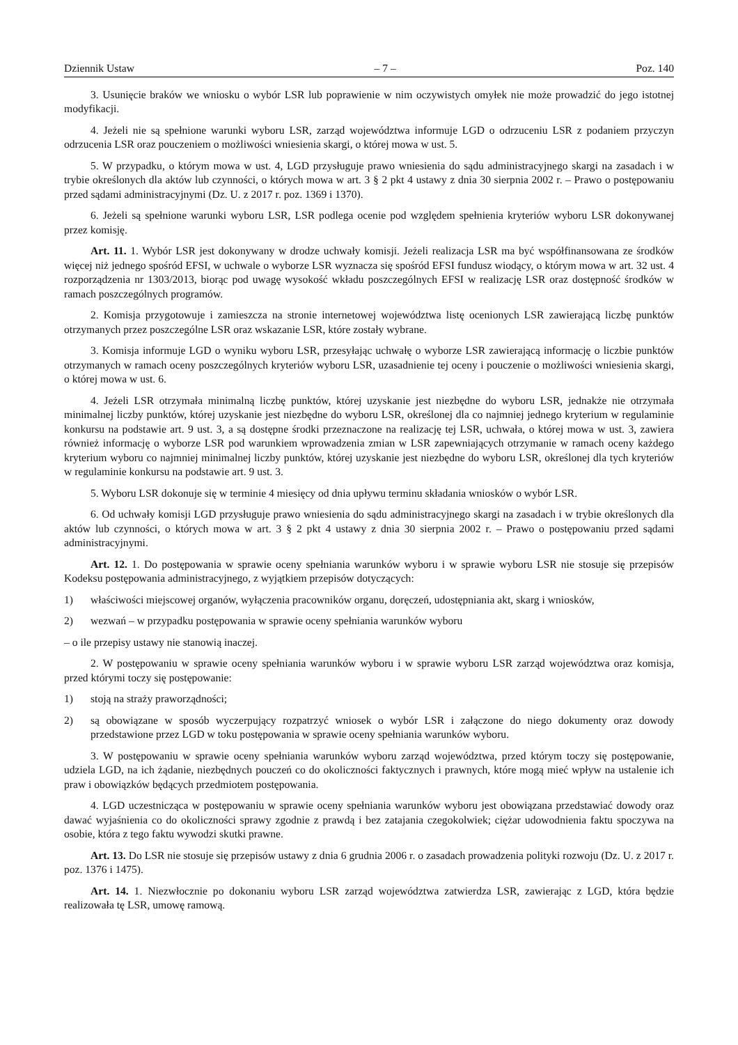Dziennik Ustaw – 7 – Poz. 140
3. Usunięcie braków we wniosku o wybór LSR lub poprawienie w nim oczywistych omyłek nie może prowadzić do jego istotnej modyfikacji.
4. Jeżeli nie są spełnione warunki wyboru LSR, zarząd województwa informuje LGD o odrzuceniu LSR z podaniem przyczyn odrzucenia LSR oraz pouczeniem o możliwości wniesienia skargi, o której mowa w ust. 5.
5. W przypadku, o którym mowa w ust. 4, LGD przysługuje prawo wniesienia do sądu administracyjnego skargi na zasadach i w trybie określonych dla aktów lub czynności, o których mowa w art. 3 § 2 pkt 4 ustawy z dnia 30 sierpnia 2002 r. – Prawo o postępowaniu przed sądami administracyjnymi (Dz. U. z 2017 r. poz. 1369 i 1370).
6. Jeżeli są spełnione warunki wyboru LSR, LSR podlega ocenie pod względem spełnienia kryteriów wyboru LSR dokonywanej przez komisję.
Art. 11. 1. Wybór LSR jest dokonywany w drodze uchwały komisji. Jeżeli realizacja LSR ma być współfinansowana ze środków więcej niż jednego spośród EFSI, w uchwale o wyborze LSR wyznacza się spośród EFSI fundusz wiodący, o którym mowa w art. 32 ust. 4 rozporządzenia nr 1303/2013, biorąc pod uwagę wysokość wkładu poszczególnych EFSI w realizację LSR oraz dostępność środków w ramach poszczególnych programów.
2. Komisja przygotowuje i zamieszcza na stronie internetowej województwa listę ocenionych LSR zawierającą liczbę punktów otrzymanych przez poszczególne LSR oraz wskazanie LSR, które zostały wybrane.
3. Komisja informuje LGD o wyniku wyboru LSR, przesyłając uchwałę o wyborze LSR zawierającą informację o liczbie punktów otrzymanych w ramach oceny poszczególnych kryteriów wyboru LSR, uzasadnienie tej oceny i pouczenie o możliwości wniesienia skargi, o której mowa w ust. 6.
4. Jeżeli LSR otrzymała minimalną liczbę punktów, której uzyskanie jest niezbędne do wyboru LSR, jednakże nie otrzymała minimalnej liczby punktów, której uzyskanie jest niezbędne do wyboru LSR, określonej dla co najmniej jednego kryterium w regulaminie konkursu na podstawie art. 9 ust. 3, a są dostępne środki przeznaczone na realizację tej LSR, uchwała, o której mowa w ust. 3, zawiera również informację o wyborze LSR pod warunkiem wprowadzenia zmian w LSR zapewniających otrzymanie w ramach oceny każdego kryterium wyboru co najmniej minimalnej liczby punktów, której uzyskanie jest niezbędne do wyboru LSR, określonej dla tych kryteriów w regulaminie konkursu na podstawie art. 9 ust. 3.
5. Wyboru LSR dokonuje się w terminie 4 miesięcy od dnia upływu terminu składania wniosków o wybór LSR.
6. Od uchwały komisji LGD przysługuje prawo wniesienia do sądu administracyjnego skargi na zasadach i w trybie określonych dla aktów lub czynności, o których mowa w art. 3 § 2 pkt 4 ustawy z dnia 30 sierpnia 2002 r. – Prawo o postępowaniu przed sądami administracyjnymi.
Art. 12. 1. Do postępowania w sprawie oceny spełniania warunków wyboru i w sprawie wyboru LSR nie stosuje się przepisów Kodeksu postępowania administracyjnego, z wyjątkiem przepisów dotyczących:
1) właściwości miejscowej organów, wyłączenia pracowników organu, doręczeń, udostępniania akt, skarg i wniosków,
2) wezwań – w przypadku postępowania w sprawie oceny spełniania warunków wyboru
– o ile przepisy ustawy nie stanowią inaczej.
2. W postępowaniu w sprawie oceny spełniania warunków wyboru i w sprawie wyboru LSR zarząd województwa oraz komisja, przed którymi toczy się postępowanie:
1) stoją na straży praworządności;
2) są obowiązane w sposób wyczerpujący rozpatrzyć wniosek o wybór LSR i załączone do niego dokumenty oraz dowody przedstawione przez LGD w toku postępowania w sprawie oceny spełniania warunków wyboru.
3. W postępowaniu w sprawie oceny spełniania warunków wyboru zarząd województwa, przed którym toczy się postępowanie, udziela LGD, na ich żądanie, niezbędnych pouczeń co do okoliczności faktycznych i prawnych, które mogą mieć wpływ na ustalenie ich praw i obowiązków będących przedmiotem postępowania.
4. LGD uczestnicząca w postępowaniu w sprawie oceny spełniania warunków wyboru jest obowiązana przedstawiać dowody oraz dawać wyjaśnienia co do okoliczności sprawy zgodnie z prawdą i bez zatajania czegokolwiek; ciężar udowodnienia faktu spoczywa na osobie, która z tego faktu wywodzi skutki prawne.
Art. 13. Do LSR nie stosuje się przepisów ustawy z dnia 6 grudnia 2006 r. o zasadach prowadzenia polityki rozwoju (Dz. U. z 2017 r. poz. 1376 i 1475).
Art. 14. 1. Niezwłocznie po dokonaniu wyboru LSR zarząd województwa zatwierdza LSR, zawierając z LGD, która będzie realizowała tę LSR, umowę ramową.